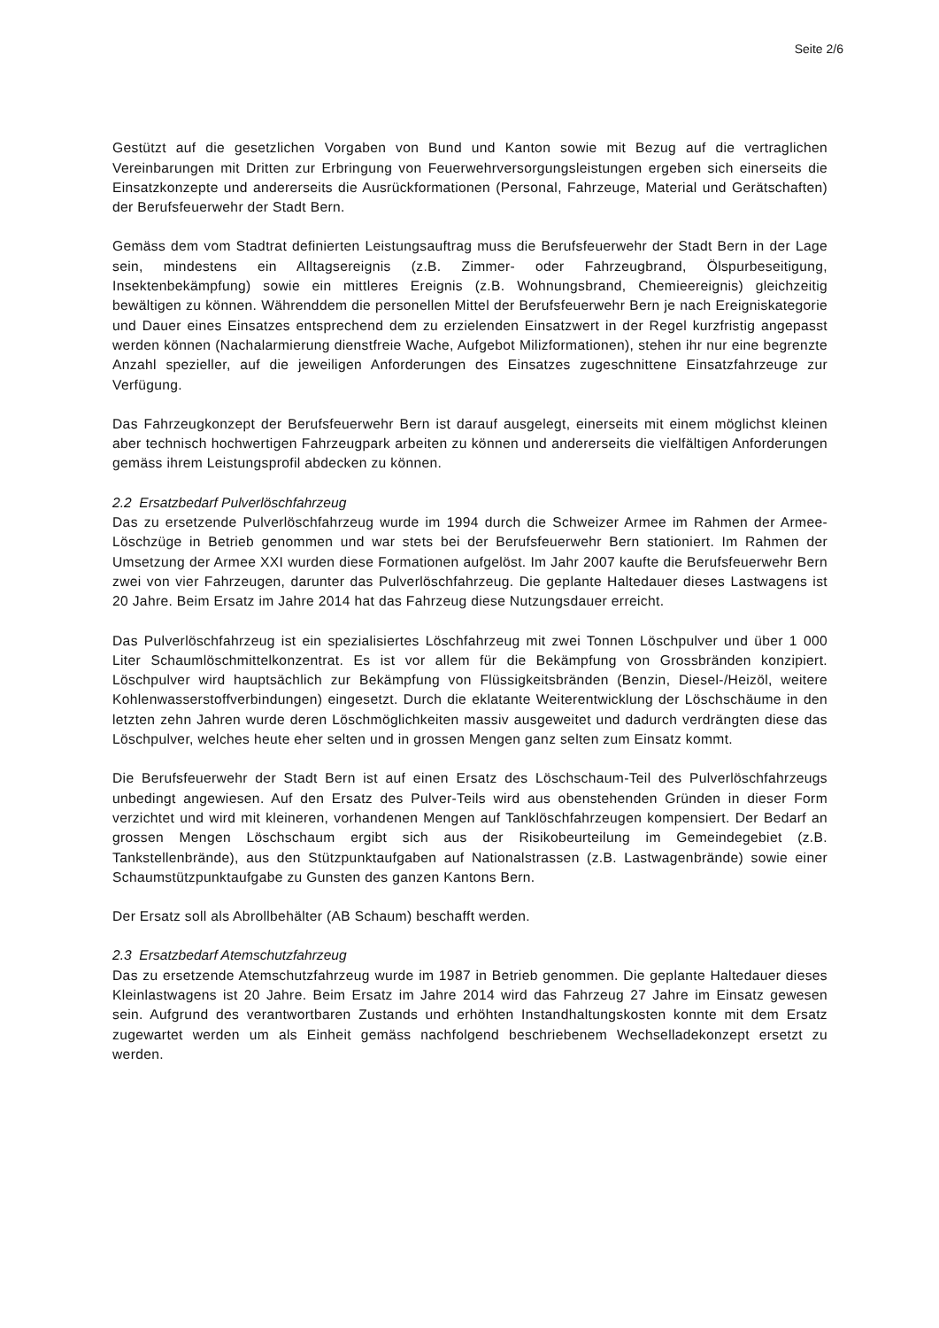Seite 2/6
Gestützt auf die gesetzlichen Vorgaben von Bund und Kanton sowie mit Bezug auf die vertraglichen Vereinbarungen mit Dritten zur Erbringung von Feuerwehrversorgungsleistungen ergeben sich einerseits die Einsatzkonzepte und andererseits die Ausrückformationen (Personal, Fahrzeuge, Material und Gerätschaften) der Berufsfeuerwehr der Stadt Bern.
Gemäss dem vom Stadtrat definierten Leistungsauftrag muss die Berufsfeuerwehr der Stadt Bern in der Lage sein, mindestens ein Alltagsereignis (z.B. Zimmer- oder Fahrzeugbrand, Ölspurbeseitigung, Insektenbekämpfung) sowie ein mittleres Ereignis (z.B. Wohnungsbrand, Chemieereignis) gleichzeitig bewältigen zu können. Währenddem die personellen Mittel der Berufsfeuerwehr Bern je nach Ereigniskategorie und Dauer eines Einsatzes entsprechend dem zu erzielenden Einsatzwert in der Regel kurzfristig angepasst werden können (Nachalarmierung dienstfreie Wache, Aufgebot Milizformationen), stehen ihr nur eine begrenzte Anzahl spezieller, auf die jeweiligen Anforderungen des Einsatzes zugeschnittene Einsatzfahrzeuge zur Verfügung.
Das Fahrzeugkonzept der Berufsfeuerwehr Bern ist darauf ausgelegt, einerseits mit einem möglichst kleinen aber technisch hochwertigen Fahrzeugpark arbeiten zu können und andererseits die vielfältigen Anforderungen gemäss ihrem Leistungsprofil abdecken zu können.
2.2 Ersatzbedarf Pulverlöschfahrzeug
Das zu ersetzende Pulverlöschfahrzeug wurde im 1994 durch die Schweizer Armee im Rahmen der Armee-Löschzüge in Betrieb genommen und war stets bei der Berufsfeuerwehr Bern stationiert. Im Rahmen der Umsetzung der Armee XXI wurden diese Formationen aufgelöst. Im Jahr 2007 kaufte die Berufsfeuerwehr Bern zwei von vier Fahrzeugen, darunter das Pulverlöschfahrzeug. Die geplante Haltedauer dieses Lastwagens ist 20 Jahre. Beim Ersatz im Jahre 2014 hat das Fahrzeug diese Nutzungsdauer erreicht.
Das Pulverlöschfahrzeug ist ein spezialisiertes Löschfahrzeug mit zwei Tonnen Löschpulver und über 1 000 Liter Schaumlöschmittelkonzentrat. Es ist vor allem für die Bekämpfung von Grossbränden konzipiert. Löschpulver wird hauptsächlich zur Bekämpfung von Flüssigkeitsbränden (Benzin, Diesel-/Heizöl, weitere Kohlenwasserstoffverbindungen) eingesetzt. Durch die eklatante Weiterentwicklung der Löschschäume in den letzten zehn Jahren wurde deren Löschmöglichkeiten massiv ausgeweitet und dadurch verdrängten diese das Löschpulver, welches heute eher selten und in grossen Mengen ganz selten zum Einsatz kommt.
Die Berufsfeuerwehr der Stadt Bern ist auf einen Ersatz des Löschschaum-Teil des Pulverlöschfahrzeugs unbedingt angewiesen. Auf den Ersatz des Pulver-Teils wird aus obenstehenden Gründen in dieser Form verzichtet und wird mit kleineren, vorhandenen Mengen auf Tanklöschfahrzeugen kompensiert. Der Bedarf an grossen Mengen Löschschaum ergibt sich aus der Risikobeurteilung im Gemeindegebiet (z.B. Tankstellenbrände), aus den Stützpunktaufgaben auf Nationalstrassen (z.B. Lastwagenbrände) sowie einer Schaumstützpunktaufgabe zu Gunsten des ganzen Kantons Bern.
Der Ersatz soll als Abrollbehälter (AB Schaum) beschafft werden.
2.3 Ersatzbedarf Atemschutzfahrzeug
Das zu ersetzende Atemschutzfahrzeug wurde im 1987 in Betrieb genommen. Die geplante Haltedauer dieses Kleinlastwagens ist 20 Jahre. Beim Ersatz im Jahre 2014 wird das Fahrzeug 27 Jahre im Einsatz gewesen sein. Aufgrund des verantwortbaren Zustands und erhöhten Instandhaltungskosten konnte mit dem Ersatz zugewartet werden um als Einheit gemäss nachfolgend beschriebenem Wechselladekonzept ersetzt zu werden.